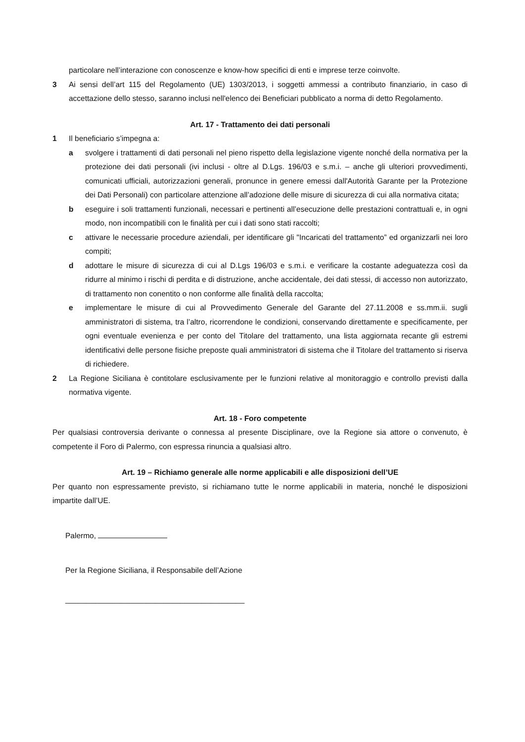particolare nell’interazione con conoscenze e know-how specifici di enti e imprese terze coinvolte.
3 Ai sensi dell’art 115 del Regolamento (UE) 1303/2013, i soggetti ammessi a contributo finanziario, in caso di accettazione dello stesso, saranno inclusi nell'elenco dei Beneficiari pubblicato a norma di detto Regolamento.
Art. 17 - Trattamento dei dati personali
1 Il beneficiario s’impegna a:
a svolgere i trattamenti di dati personali nel pieno rispetto della legislazione vigente nonché della normativa per la protezione dei dati personali (ivi inclusi - oltre al D.Lgs. 196/03 e s.m.i. – anche gli ulteriori provvedimenti, comunicati ufficiali, autorizzazioni generali, pronunce in genere emessi dall'Autorità Garante per la Protezione dei Dati Personali) con particolare attenzione all’adozione delle misure di sicurezza di cui alla normativa citata;
b eseguire i soli trattamenti funzionali, necessari e pertinenti all’esecuzione delle prestazioni contrattuali e, in ogni modo, non incompatibili con le finalità per cui i dati sono stati raccolti;
c attivare le necessarie procedure aziendali, per identificare gli "Incaricati del trattamento” ed organizzarli nei loro compiti;
d adottare le misure di sicurezza di cui al D.Lgs 196/03 e s.m.i. e verificare la costante adeguatezza così da ridurre al minimo i rischi di perdita e di distruzione, anche accidentale, dei dati stessi, di accesso non autorizzato, di trattamento non conentito o non conforme alle finalità della raccolta;
e implementare le misure di cui al Provvedimento Generale del Garante del 27.11.2008 e ss.mm.ii. sugli amministratori di sistema, tra l’altro, ricorrendone le condizioni, conservando direttamente e specificamente, per ogni eventuale evenienza e per conto del Titolare del trattamento, una lista aggiornata recante gli estremi identificativi delle persone fisiche preposte quali amministratori di sistema che il Titolare del trattamento si riserva di richiedere.
2 La Regione Siciliana è contitolare esclusivamente per le funzioni relative al monitoraggio e controllo previsti dalla normativa vigente.
Art. 18 - Foro competente
Per qualsiasi controversia derivante o connessa al presente Disciplinare, ove la Regione sia attore o convenuto, è competente il Foro di Palermo, con espressa rinuncia a qualsiasi altro.
Art. 19 – Richiamo generale alle norme applicabili e alle disposizioni dell’UE
Per quanto non espressamente previsto, si richiamano tutte le norme applicabili in materia, nonché le disposizioni impartite dall’UE.
Palermo,
Per la Regione Siciliana, il Responsabile dell’Azione
__________________________________________